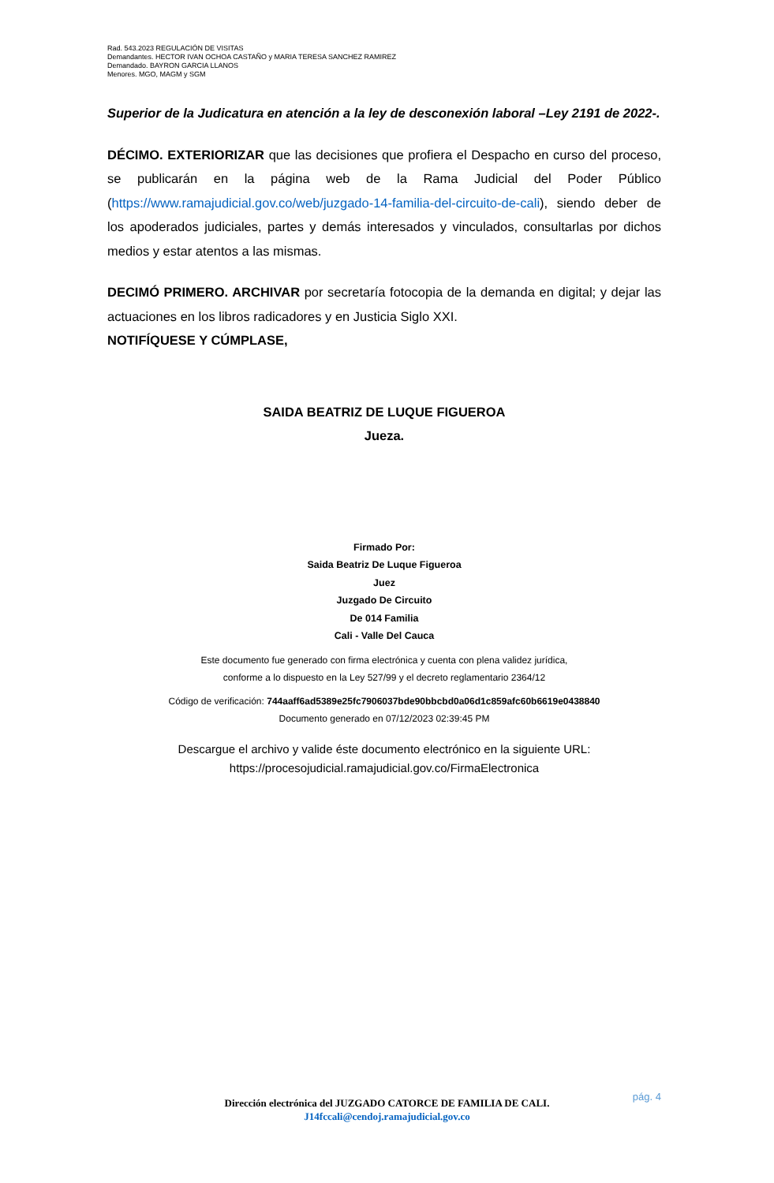Rad. 543.2023 REGULACIÓN DE VISITAS
Demandantes. HECTOR IVAN OCHOA CASTAÑO y MARIA TERESA SANCHEZ RAMIREZ
Demandado. BAYRON GARCIA LLANOS
Menores. MGO, MAGM y SGM
Superior de la Judicatura en atención a la ley de desconexión laboral –Ley 2191 de 2022-.
DÉCIMO. EXTERIORIZAR que las decisiones que profiera el Despacho en curso del proceso, se publicarán en la página web de la Rama Judicial del Poder Público (https://www.ramajudicial.gov.co/web/juzgado-14-familia-del-circuito-de-cali), siendo deber de los apoderados judiciales, partes y demás interesados y vinculados, consultarlas por dichos medios y estar atentos a las mismas.
DECIMÓ PRIMERO. ARCHIVAR por secretaría fotocopia de la demanda en digital; y dejar las actuaciones en los libros radicadores y en Justicia Siglo XXI.
NOTIFÍQUESE Y CÚMPLASE,
SAIDA BEATRIZ DE LUQUE FIGUEROA
Jueza.
Firmado Por:
Saida Beatriz De Luque Figueroa
Juez
Juzgado De Circuito
De 014 Familia
Cali - Valle Del Cauca
Este documento fue generado con firma electrónica y cuenta con plena validez jurídica,
conforme a lo dispuesto en la Ley 527/99 y el decreto reglamentario 2364/12
Código de verificación: 744aaff6ad5389e25fc7906037bde90bbcbd0a06d1c859afc60b6619e0438840
Documento generado en 07/12/2023 02:39:45 PM
Descargue el archivo y valide éste documento electrónico en la siguiente URL:
https://procesojudicial.ramajudicial.gov.co/FirmaElectronica
pág. 4
Dirección electrónica del JUZGADO CATORCE DE FAMILIA DE CALI.
J14fccali@cendoj.ramajudicial.gov.co